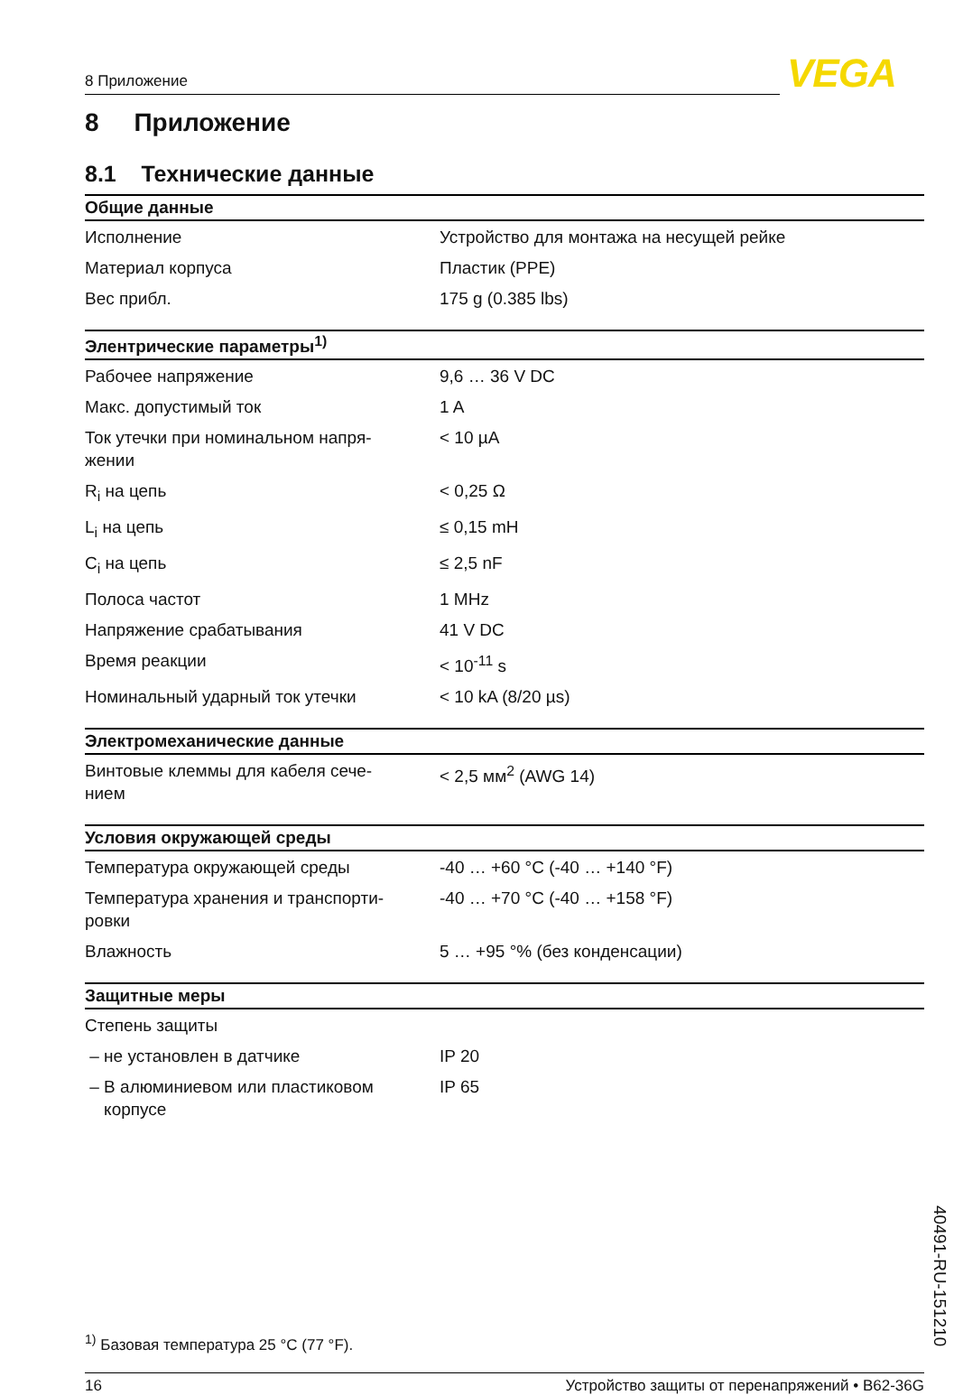8 Приложение VEGA
8 Приложение
8.1 Технические данные
| Общие данные | |
| --- | --- |
| Исполнение | Устройство для монтажа на несущей рейке |
| Материал корпуса | Пластик (PPE) |
| Вес прибл. | 175 g (0.385 lbs) |
| Элентрические параметры<sup>1)</sup> | |
| --- | --- |
| Рабочее напряжение | 9,6 … 36 V DC |
| Макс. допустимый ток | 1 A |
| Ток утечки при номинальном напря- жении | < 10 µA |
| R<sub>i</sub> на цепь | < 0,25 Ω |
| L<sub>i</sub> на цепь | ≤ 0,15 mH |
| C<sub>i</sub> на цепь | ≤ 2,5 nF |
| Полоса частот | 1 MHz |
| Напряжение срабатывания | 41 V DC |
| Время реакции | < 10<sup>-11</sup> s |
| Номинальный ударный ток утечки | < 10 kA (8/20 µs) |
| Электромеханические данные | |
| --- | --- |
| Винтовые клеммы для кабеля сече- нием | < 2,5 мм<sup>2</sup> (AWG 14) |
| Условия окружающей среды | |
| --- | --- |
| Температура окружающей среды | -40 … +60 °C (-40 … +140 °F) |
| Температура хранения и транспорти- ровки | -40 … +70 °C (-40 … +158 °F) |
| Влажность | 5 … +95 °% (без конденсации) |
| Защитные меры | |
| --- | --- |
| Степень защиты | |
| – не установлен в датчике | IP 20 |
| – В алюминиевом или пластиковом корпусе | IP 65 |
<sup>1)</sup> Базовая температура 25 °C (77 °F).
16 Устройство защиты от перенапряжений • B62-36G
40491-RU-151210